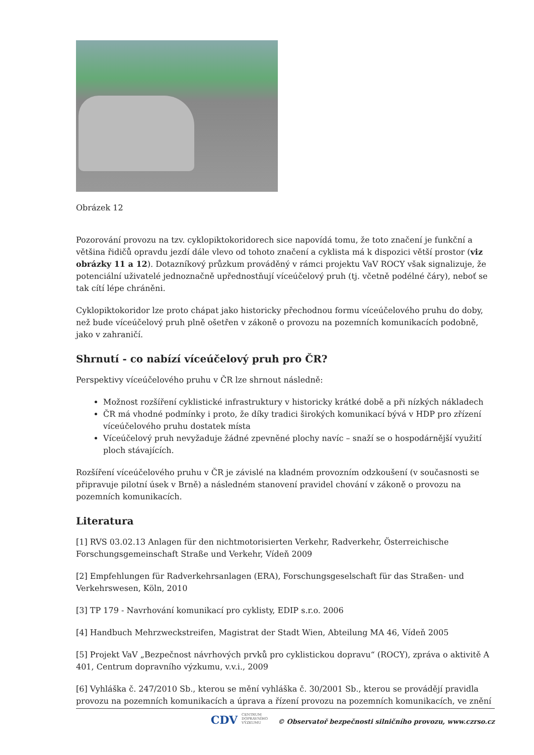Obrázek 12
Pozorování provozu na tzv. cyklopiktokoridorech sice napovídá tomu, že toto značení je funkční a většina řidičů opravdu jezdí dále vlevo od tohoto značení a cyklista má k dispozici větší prostor (viz obrázky 11 a 12). Dotazníkový průzkum prováděný v rámci projektu VaV ROCY však signalizuje, že potenciální uživatelé jednoznačně upřednostňují víceúčelový pruh (tj. včetně podélné čáry), neboť se tak cítí lépe chráněni.
Cyklopiktokoridor lze proto chápat jako historicky přechodnou formu víceúčelového pruhu do doby, než bude víceúčelový pruh plně ošetřen v zákoně o provozu na pozemních komunikacích podobně, jako v zahraničí.
Shrnutí - co nabízí víceúčelový pruh pro ČR?
Perspektivy víceúčelového pruhu v ČR lze shrnout následně:
Možnost rozšíření cyklistické infrastruktury v historicky krátké době a při nízkých nákladech
ČR má vhodné podmínky i proto, že díky tradici širokých komunikací bývá v HDP pro zřízení víceúčelového pruhu dostatek místa
Víceúčelový pruh nevyžaduje žádné zpevněné plochy navíc – snaží se o hospodárnější využití ploch stávajících.
Rozšíření víceúčelového pruhu v ČR je závislé na kladném provozním odzkoušení (v současnosti se připravuje pilotní úsek v Brně) a následném stanovení pravidel chování v zákoně o provozu na pozemních komunikacích.
Literatura
[1] RVS 03.02.13 Anlagen für den nichtmotorisierten Verkehr, Radverkehr, Österreichische Forschungsgemeinschaft Straße und Verkehr, Vídeň 2009
[2] Empfehlungen für Radverkehrsanlagen (ERA), Forschungsgeselschaft für das Straßen- und Verkehrswesen, Köln, 2010
[3] TP 179 - Navrhování komunikací pro cyklisty, EDIP s.r.o. 2006
[4] Handbuch Mehrzweckstreifen, Magistrat der Stadt Wien, Abteilung MA 46, Vídeň 2005
[5] Projekt VaV „Bezpečnost návrhových prvků pro cyklistickou dopravu“ (ROCY), zpráva o aktivitě A 401, Centrum dopravního výzkumu, v.v.i., 2009
[6] Vyhláška č. 247/2010 Sb., kterou se mění vyhláška č. 30/2001 Sb., kterou se provádějí pravidla provozu na pozemních komunikacích a úprava a řízení provozu na pozemních komunikacích, ve znění
CDV CENTRUM
DOPRAVNÍHO
VÝZKUMU © Observatoř bezpečnosti silničního provozu, www.czrso.cz